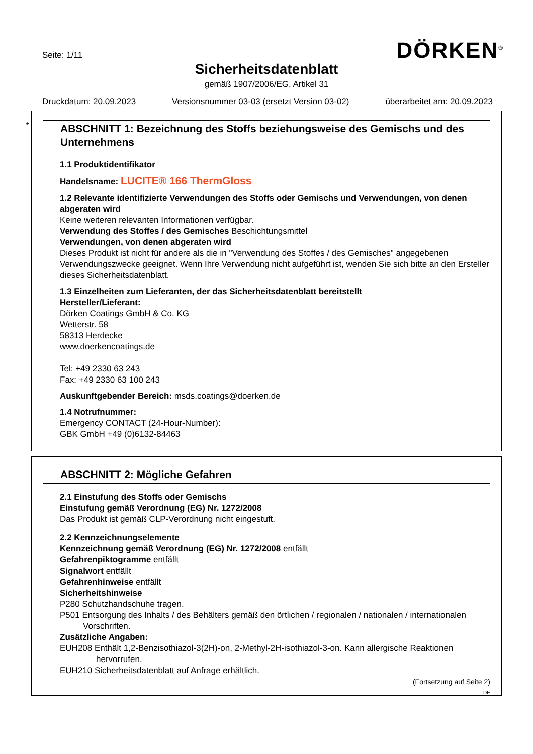Seite: 1/11 DÖRKEN<sup>®</sup>
Sicherheitsdatenblatt
gemäß 1907/2006/EG, Artikel 31
Druckdatum: 20.09.2023 Versionsnummer 03-03 (ersetzt Version 03-02) überarbeitet am: 20.09.2023
*
ABSCHNITT 1: Bezeichnung des Stoffs beziehungsweise des Gemischs und des Unternehmens
1.1 Produktidentifikator
Handelsname: LUCITE® 166 ThermGloss
1.2 Relevante identifizierte Verwendungen des Stoffs oder Gemischs und Verwendungen, von denen abgeraten wird
Keine weiteren relevanten Informationen verfügbar.
Verwendung des Stoffes / des Gemisches Beschichtungsmittel
Verwendungen, von denen abgeraten wird
Dieses Produkt ist nicht für andere als die in "Verwendung des Stoffes / des Gemisches" angegebenen Verwendungszwecke geeignet. Wenn Ihre Verwendung nicht aufgeführt ist, wenden Sie sich bitte an den Ersteller dieses Sicherheitsdatenblatt.
1.3 Einzelheiten zum Lieferanten, der das Sicherheitsdatenblatt bereitstellt
Hersteller/Lieferant:
Dörken Coatings GmbH & Co. KG
Wetterstr. 58
58313 Herdecke
www.doerkencoatings.de
Tel: +49 2330 63 243
Fax: +49 2330 63 100 243
Auskunftgebender Bereich: msds.coatings@doerken.de
1.4 Notrufnummer:
Emergency CONTACT (24-Hour-Number):
GBK GmbH +49 (0)6132-84463
ABSCHNITT 2: Mögliche Gefahren
2.1 Einstufung des Stoffs oder Gemischs
Einstufung gemäß Verordnung (EG) Nr. 1272/2008
Das Produkt ist gemäß CLP-Verordnung nicht eingestuft.
2.2 Kennzeichnungselemente
Kennzeichnung gemäß Verordnung (EG) Nr. 1272/2008 entfällt
Gefahrenpiktogramme entfällt
Signalwort entfällt
Gefahrenhinweise entfällt
Sicherheitshinweise
P280 Schutzhandschuhe tragen.
P501 Entsorgung des Inhalts / des Behälters gemäß den örtlichen / regionalen / nationalen / internationalen
Vorschriften.
Zusätzliche Angaben:
EUH208 Enthält 1,2-Benzisothiazol-3(2H)-on, 2-Methyl-2H-isothiazol-3-on. Kann allergische Reaktionen
hervorrufen.
EUH210 Sicherheitsdatenblatt auf Anfrage erhältlich.
(Fortsetzung auf Seite 2)
DE